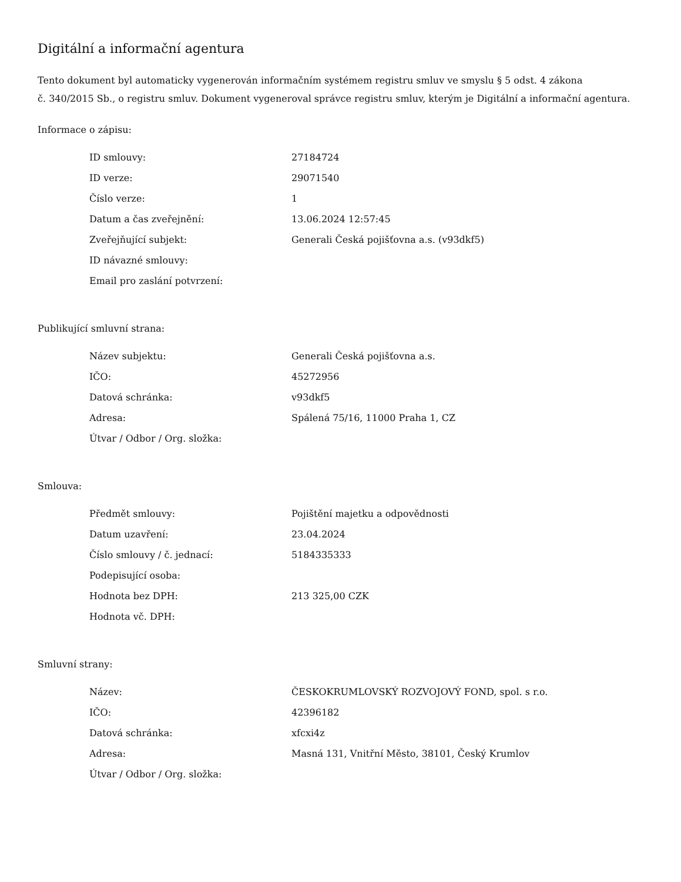Digitální a informační agentura
Tento dokument byl automaticky vygenerován informačním systémem registru smluv ve smyslu § 5 odst. 4 zákona
č. 340/2015 Sb., o registru smluv. Dokument vygeneroval správce registru smluv, kterým je Digitální a informační agentura.
Informace o zápisu:
| ID smlouvy: | 27184724 |
| ID verze: | 29071540 |
| Číslo verze: | 1 |
| Datum a čas zveřejnění: | 13.06.2024 12:57:45 |
| Zveřejňující subjekt: | Generali Česká pojišťovna a.s. (v93dkf5) |
| ID návazné smlouvy: | |
| Email pro zaslání potvrzení: | |
Publikující smluvní strana:
| Název subjektu: | Generali Česká pojišťovna a.s. |
| IČO: | 45272956 |
| Datová schránka: | v93dkf5 |
| Adresa: | Spálená 75/16, 11000 Praha 1, CZ |
| Útvar / Odbor / Org. složka: | |
Smlouva:
| Předmět smlouvy: | Pojištění majetku a odpovědnosti |
| Datum uzavření: | 23.04.2024 |
| Číslo smlouvy / č. jednací: | 5184335333 |
| Podepisující osoba: | |
| Hodnota bez DPH: | 213 325,00 CZK |
| Hodnota vč. DPH: | |
Smluvní strany:
| Název: | ČESKOKRUMLOVSKÝ ROZVOJOVÝ FOND, spol. s r.o. |
| IČO: | 42396182 |
| Datová schránka: | xfcxi4z |
| Adresa: | Masná 131, Vnitřní Město, 38101, Český Krumlov |
| Útvar / Odbor / Org. složka: | |